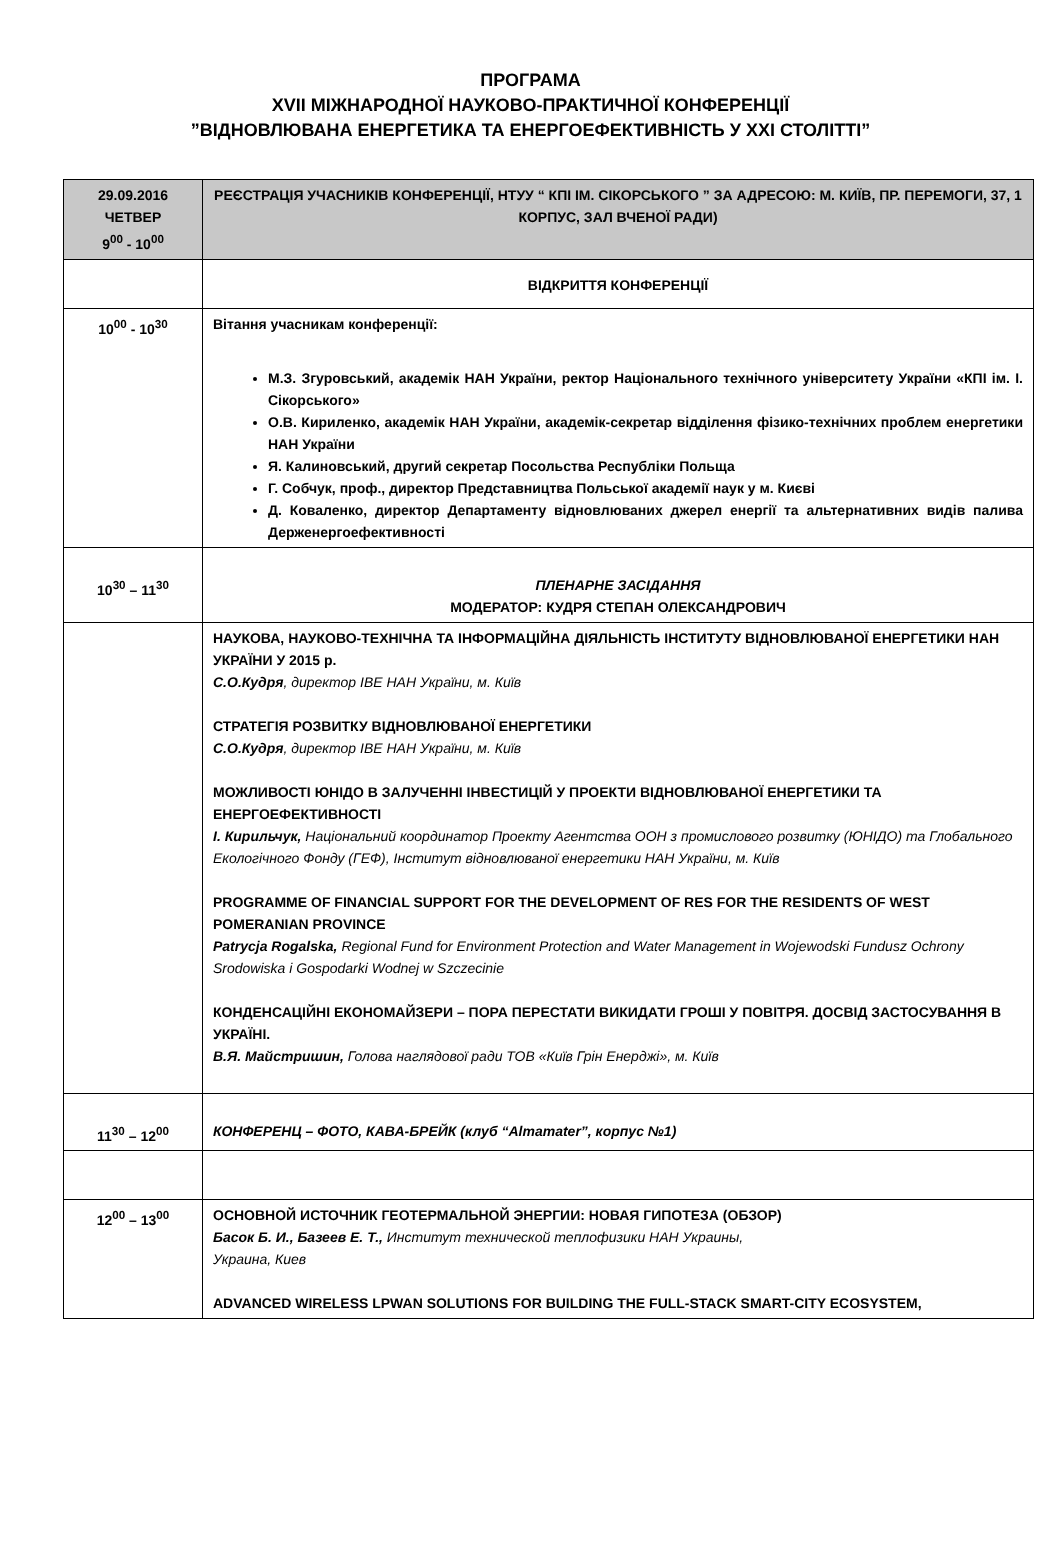ПРОГРАМА
XVII МІЖНАРОДНОЇ НАУКОВО-ПРАКТИЧНОЇ КОНФЕРЕНЦІЇ
”ВІДНОВЛЮВАНА ЕНЕРГЕТИКА ТА ЕНЕРГОЕФЕКТИВНІСТЬ У XXI СТОЛІТТІ”
| 29.09.2016 ЧЕТВЕР 9<sup>00</sup> - 10<sup>00</sup> | РЕЄСТРАЦІЯ УЧАСНИКІВ КОНФЕРЕНЦІЇ, НТУУ “ КПІ ІМ. СІКОРСЬКОГО ” ЗА АДРЕСОЮ: М. КИЇВ, ПР. ПЕРЕМОГИ, 37, 1 КОРПУС, ЗАЛ ВЧЕНОЇ РАДИ) |
| | ВІДКРИТТЯ КОНФЕРЕНЦІЇ |
| 10<sup>00</sup> - 10<sup>30</sup> | Вітання учасникам конференції: М.З. Згуровський, академік НАН України, ректор Національного технічного університету України «КПІ ім. І. Сікорського» О.В. Кириленко, академік НАН України, академік-секретар відділення фізико-технічних проблем енергетики НАН України Я. Калиновський, другий секретар Посольства Республіки Польща Г. Собчук, проф., директор Представництва Польської академії наук у м. Києві Д. Коваленко, директор Департаменту відновлюваних джерел енергії та альтернативних видів палива Держенергоефективності |
| 10<sup>30</sup> – 11<sup>30</sup> | ПЛЕНАРНЕ ЗАСІДАННЯ МОДЕРАТОР: КУДРЯ СТЕПАН ОЛЕКСАНДРОВИЧ |
| | НАУКОВА, НАУКОВО-ТЕХНІЧНА ТА ІНФОРМАЦІЙНА ДІЯЛЬНІСТЬ ІНСТИТУТУ ВІДНОВЛЮВАНОЇ ЕНЕРГЕТИКИ НАН УКРАЇНИ У 2015 р. С.О.Кудря , директор ІВЕ НАН України, м. Київ СТРАТЕГІЯ РОЗВИТКУ ВІДНОВЛЮВАНОЇ ЕНЕРГЕТИКИ С.О.Кудря , директор ІВЕ НАН України, м. Київ МОЖЛИВОСТІ ЮНІДО В ЗАЛУЧЕННІ ІНВЕСТИЦІЙ У ПРОЕКТИ ВІДНОВЛЮВАНОЇ ЕНЕРГЕТИКИ ТА ЕНЕРГОЕФЕКТИВНОСТІ І. Кирильчук, Національний координатор Проекту Агентства ООН з промислового розвитку (ЮНІДО) та Глобального Екологічного Фонду (ГЕФ), Інститут відновлюваної енергетики НАН України, м. Київ PROGRAMME OF FINANCIAL SUPPORT FOR THE DEVELOPMENT OF RES FOR THE RESIDENTS OF WEST POMERANIAN PROVINCE Patrycja Rogalska, Regional Fund for Environment Protection and Water Management in Wojewodski Fundusz Ochrony Srodowiska i Gospodarki Wodnej w Szczecinie КОНДЕНСАЦІЙНІ ЕКОНОМАЙЗЕРИ – ПОРА ПЕРЕСТАТИ ВИКИДАТИ ГРОШІ У ПОВІТРЯ. ДОСВІД ЗАСТОСУВАННЯ В УКРАЇНІ. В.Я. Майстришин, Голова наглядової ради ТОВ «Київ Грін Енерджі», м. Київ |
| 11<sup>30</sup> – 12<sup>00</sup> | КОНФЕРЕНЦ – ФОТО, КАВА-БРЕЙК (клуб “Almamater”, корпус №1) |
| 12<sup>00</sup> – 13<sup>00</sup> | ОСНОВНОЙ ИСТОЧНИК ГЕОТЕРМАЛЬНОЙ ЭНЕРГИИ: НОВАЯ ГИПОТЕЗА (ОБЗОР) Басок Б. И., Базеев Е. Т., Институт технической теплофизики НАН Украины, Украина, Киев ADVANCED WIRELESS LPWAN SOLUTIONS FOR BUILDING THE FULL-STACK SMART-CITY ECOSYSTEM, |